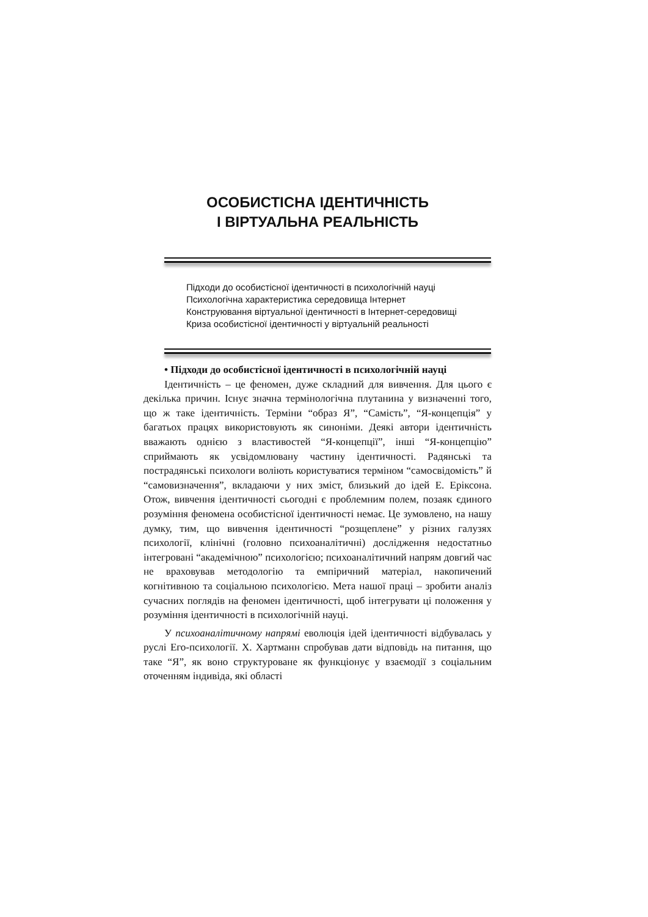ОСОБИСТІСНА ІДЕНТИЧНІСТЬ
І ВІРТУАЛЬНА РЕАЛЬНІСТЬ
Підходи до особистісної ідентичності в психологічній науці
Психологічна характеристика середовища Інтернет
Конструювання віртуальної ідентичності в Інтернет-середовищі
Криза особистісної ідентичності у віртуальній реальності
• Підходи до особистісної ідентичності в психологічній науці
Ідентичність – це феномен, дуже складний для вивчення. Для цього є декілька причин. Існує значна термінологічна плутанина у визначенні того, що ж таке ідентичність. Терміни “образ Я”, “Самість”, “Я-концепція” у багатьох працях використовують як синоніми. Деякі автори ідентичність вважають однією з властивостей “Я-концепції”, інші “Я-концепцію” сприймають як усвідомлювану частину ідентичності. Радянські та пострадянські психологи воліють користуватися терміном “самосвідомість” й “самовизначення”, вкладаючи у них зміст, близький до ідей Е. Еріксона. Отож, вивчення ідентичності сьогодні є проблемним полем, позаяк єдиного розуміння феномена особистісної ідентичності немає. Це зумовлено, на нашу думку, тим, що вивчення ідентичності “розщеплене” у різних галузях психології, клінічні (головно психоаналітичні) дослідження недостатньо інтегровані “академічною” психологією; психоаналітичний напрям довгий час не враховував методологію та емпіричний матеріал, накопичений когнітивною та соціальною психологією. Мета нашої праці – зробити аналіз сучасних поглядів на феномен ідентичності, щоб інтегрувати ці положення у розуміння ідентичності в психологічній науці.
У психоаналітичному напрямі еволюція ідей ідентичності відбувалась у руслі Его-психології. Х. Хартманн спробував дати відповідь на питання, що таке “Я”, як воно структуроване як функціонує у взаємодії з соціальним оточенням індивіда, які області